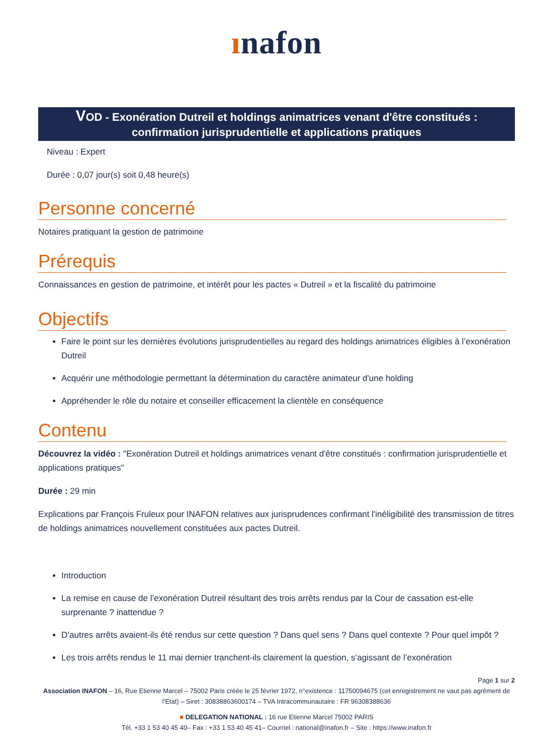ınafon
VOD - Exonération Dutreil et holdings animatrices venant d'être constitués : confirmation jurisprudentielle et applications pratiques
Niveau : Expert
Durée : 0,07 jour(s) soit 0,48 heure(s)
Personne concerné
Notaires pratiquant la gestion de patrimoine
Prérequis
Connaissances en gestion de patrimoine, et intérêt pour les pactes « Dutreil » et la fiscalité du patrimoine
Objectifs
Faire le point sur les dernières évolutions jurisprudentielles au regard des holdings animatrices éligibles à l’exonération Dutreil
Acquérir une méthodologie permettant la détermination du caractère animateur d'une holding
Appréhender le rôle du notaire et conseiller efficacement la clientèle en conséquence
Contenu
Découvrez la vidéo : "Exonération Dutreil et holdings animatrices venant d'être constitués : confirmation jurisprudentielle et applications pratiques"
Durée : 29 min
Explications par François Fruleux pour INAFON relatives aux jurisprudences confirmant l'inéligibilité des transmission de titres de holdings animatrices nouvellement constituées aux pactes Dutreil.
Introduction
La remise en cause de l’exonération Dutreil résultant des trois arrêts rendus par la Cour de cassation est-elle surprenante ? inattendue ?
D’autres arrêts avaient-ils été rendus sur cette question ? Dans quel sens ? Dans quel contexte ? Pour quel impôt ?
Les trois arrêts rendus le 11 mai dernier tranchent-ils clairement la question, s’agissant de l’exonération
Page 1 sur 2
Association INAFON – 16, Rue Etienne Marcel – 75002 Paris créée le 25 février 1972, n°existence : 11750094675 (cet enregistrement ne vaut pas agrément de l'Etat) – Siret : 30838863600174 – TVA Intracommunautaire : FR 96308388636
■ DELEGATION NATIONAL : 16 rue Etienne Marcel 75002 PARIS
Tél. +33 1 53 40 45 40– Fax : +33 1 53 40 45 41– Courriel : national@inafon.fr – Site : https://www.inafon.fr